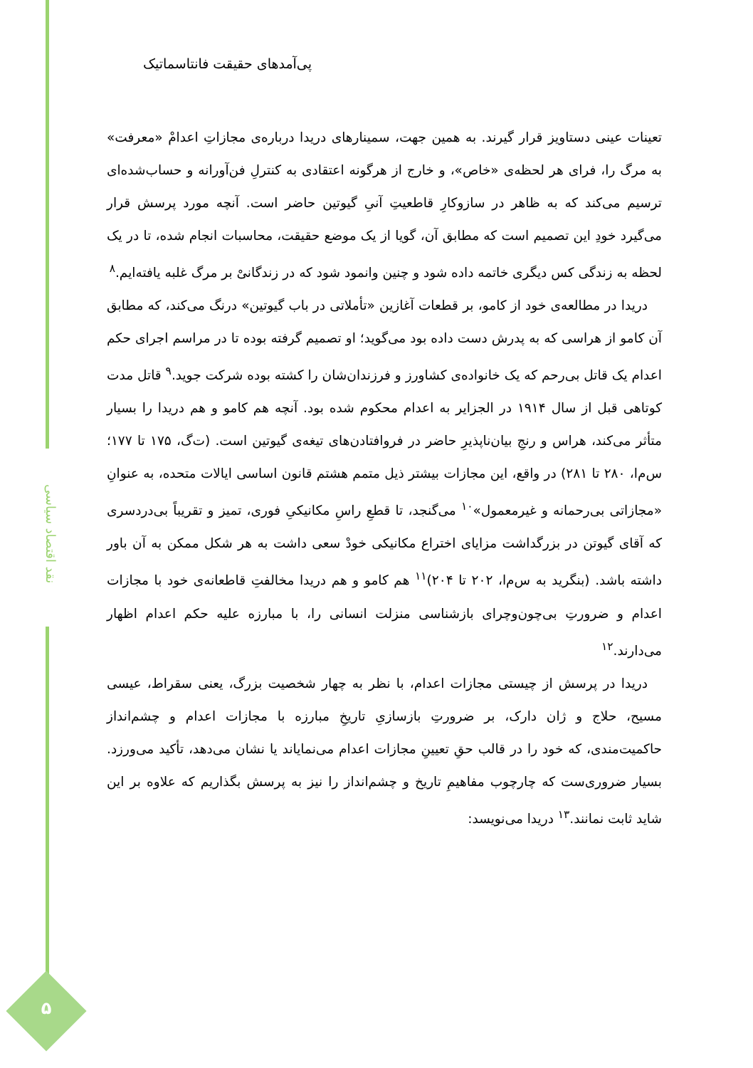نقد اقتصاد سیاسی
پی‌آمدهای حقیقت فانتاسماتیک
تعینات عینی دستاویز قرار گیرند. به همین جهت، سمینارهای دریدا درباره‌ی مجازاتِ اعدامْ «معرفت» به مرگ را، فرای هر لحظه‌ی «خاص»، و خارج از هرگونه اعتقادی به کنترلِ فن‌آورانه و حساب‌شده‌ای ترسیم می‌کند که به ظاهر در سازوکارِ قاطعیتِ آنیِ گیوتین حاضر است. آنچه مورد پرسش قرار می‌گیرد خودِ این تصمیم است که مطابق آن، گویا از یک موضع حقیقت، محاسبات انجام شده، تا در یک لحظه به زندگی کس دیگری خاتمه داده شود و چنین وانمود شود که در زندگانیْ بر مرگ غلبه یافته‌ایم.<sup>۸</sup>
دریدا در مطالعه‌ی خود از کامو، بر قطعات آغازین «تأملاتی در باب گیوتین» درنگ می‌کند، که مطابق آن کامو از هراسی که به پدرش دست داده بود می‌گوید؛ او تصمیم گرفته بوده تا در مراسم اجرای حکم اعدام یک قاتل بی‌رحم که یک خانواده‌ی کشاورز و فرزندان‌شان را کشته بوده شرکت جوید.<sup>۹</sup> قاتل مدت کوتاهی قبل از سال ۱۹۱۴ در الجزایر به اعدام محکوم شده بود. آنچه هم کامو و هم دریدا را بسیار متأثر می‌کند، هراس و رنجِ بیان‌ناپذیرِ حاضر در فروافتادن‌های تیغه‌ی گیوتین است. (ت‌گ، ۱۷۵ تا ۱۷۷؛ س‌م‌ا، ۲۸۰ تا ۲۸۱) در واقع، این مجازات بیشتر ذیل متمم هشتم قانون اساسی ایالات متحده، به عنوانِ «مجازاتی بی‌رحمانه و غیرمعمول»<sup>۱۰</sup> می‌گنجد، تا قطعِ راسِ مکانیکیِ فوری، تمیز و تقریباً بی‌دردسری که آقای گیوتن در بزرگداشت مزایای اختراع مکانیکی خودْ سعی داشت به هر شکل ممکن به آن باور داشته باشد. (بنگرید به س‌م‌ا، ۲۰۲ تا ۲۰۴)<sup>۱۱</sup> هم کامو و هم دریدا مخالفتِ قاطعانه‌ی خود با مجازات اعدام و ضرورتِ بی‌چون‌وچرای بازشناسی منزلت انسانی را، با مبارزه علیه حکم اعدام اظهار می‌دارند.<sup>۱۲</sup>
دریدا در پرسش از چیستی مجازات اعدام، با نظر به چهار شخصیت بزرگ، یعنی سقراط، عیسی مسیح، حلاج و ژان دارک، بر ضرورتِ بازسازیِ تاریخِ مبارزه با مجازات اعدام و چشم‌انداز حاکمیت‌مندی، که خود را در قالب حقِ تعیینِ مجازات اعدام می‌نمایاند یا نشان می‌دهد، تأکید می‌ورزد. بسیار ضروری‌ست که چارچوب مفاهیمِ تاریخ و چشم‌انداز را نیز به پرسش بگذاریم که علاوه بر این شاید ثابت نمانند.<sup>۱۳</sup> دریدا می‌نویسد:
۵